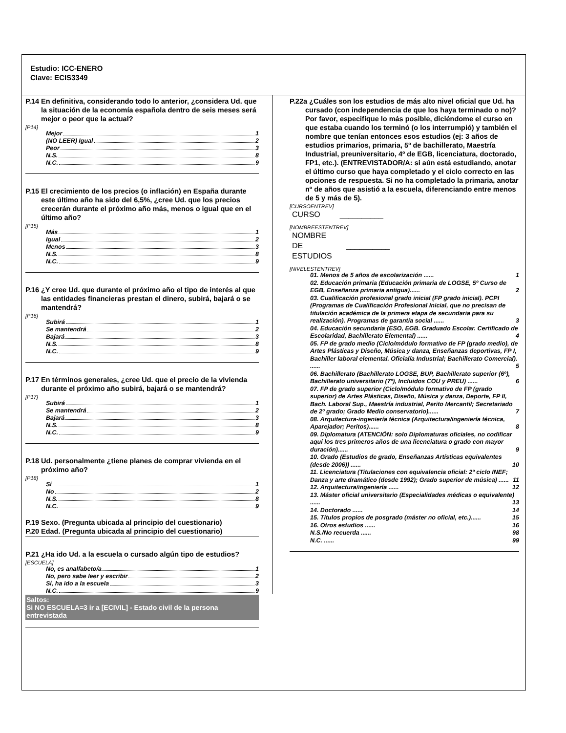Estudio: ICC-ENERO
Clave: ECIS3349
P.14 En definitiva, considerando todo lo anterior, ¿considera Ud. que la situación de la economía española dentro de seis meses será mejor o peor que la actual?
[P14]
Mejor 1
(NO LEER) Igual 2
Peor 3
N.S. 8
N.C. 9
P.15 El crecimiento de los precios (o inflación) en España durante este último año ha sido del 6,5%, ¿cree Ud. que los precios crecerán durante el próximo año más, menos o igual que en el último año?
[P15]
Más 1
Igual 2
Menos 3
N.S. 8
N.C. 9
P.16 ¿Y cree Ud. que durante el próximo año el tipo de interés al que las entidades financieras prestan el dinero, subirá, bajará o se mantendrá?
[P16]
Subirá 1
Se mantendrá 2
Bajará 3
N.S. 8
N.C. 9
P.17 En términos generales, ¿cree Ud. que el precio de la vivienda durante el próximo año subirá, bajará o se mantendrá?
[P17]
Subirá 1
Se mantendrá 2
Bajará 3
N.S. 8
N.C. 9
P.18 Ud. personalmente ¿tiene planes de comprar vivienda en el próximo año?
[P18]
Sí 1
No 2
N.S. 8
N.C. 9
P.19 Sexo. (Pregunta ubicada al principio del cuestionario)
P.20 Edad. (Pregunta ubicada al principio del cuestionario)
P.21 ¿Ha ido Ud. a la escuela o cursado algún tipo de estudios?
[ESCUELA]
No, es analfabeto/a 1
No, pero sabe leer y escribir 2
Sí, ha ido a la escuela 3
N.C. 9
Saltos:
Si NO ESCUELA=3 ir a [ECIVIL] - Estado civil de la persona entrevistada
P.22a ¿Cuáles son los estudios de más alto nivel oficial que Ud. ha cursado (con independencia de que los haya terminado o no)? Por favor, especifique lo más posible, diciéndome el curso en que estaba cuando los terminó (o los interrumpió) y también el nombre que tenían entonces esos estudios (ej: 3 años de estudios primarios, primaria, 5º de bachillerato, Maestría Industrial, preuniversitario, 4º de EGB, licenciatura, doctorado, FP1, etc.). (ENTREVISTADOR/A: si aún está estudiando, anotar el último curso que haya completado y el ciclo correcto en las opciones de respuesta. Si no ha completado la primaria, anotar nº de años que asistió a la escuela, diferenciando entre menos de 5 y más de 5).
[CURSOENTREV]
CURSO __________
[NOMBREESTENTREV]
NOMBRE
DE __________
ESTUDIOS
[NIVELESTENTREV]
01. Menos de 5 años de escolarización ...... 1
02. Educación primaria (Educación primaria de LOGSE, 5º Curso de EGB, Enseñanza primaria antigua)...... 2
03. Cualificación profesional grado inicial (FP grado inicial). PCPI (Programas de Cualificación Profesional Inicial, que no precisan de titulación académica de la primera etapa de secundaria para su realización). Programas de garantía social ...... 3
04. Educación secundaria (ESO, EGB. Graduado Escolar. Certificado de Escolaridad, Bachillerato Elemental) ...... 4
05. FP de grado medio (Ciclo/módulo formativo de FP (grado medio), de Artes Plásticas y Diseño, Música y danza, Enseñanzas deportivas, FP I, Bachiller laboral elemental. Oficialía Industrial; Bachillerato Comercial). ...... 5
06. Bachillerato (Bachillerato LOGSE, BUP, Bachillerato superior (6º), Bachillerato universitario (7º), Incluidos COU y PREU) ...... 6
07. FP de grado superior (Ciclo/módulo formativo de FP (grado superior) de Artes Plásticas, Diseño, Música y danza, Deporte, FP II, Bach. Laboral Sup., Maestría industrial, Perito Mercantil; Secretariado de 2º grado; Grado Medio conservatorio)...... 7
08. Arquitectura-ingeniería técnica (Arquitectura/ingeniería técnica, Aparejador; Peritos)...... 8
09. Diplomatura (ATENCIÓN: solo Diplomaturas oficiales, no codificar aquí los tres primeros años de una licenciatura o grado con mayor duración)...... 9
10. Grado (Estudios de grado, Enseñanzas Artísticas equivalentes (desde 2006)) ...... 10
11. Licenciatura (Titulaciones con equivalencia oficial: 2º ciclo INEF; Danza y arte dramático (desde 1992); Grado superior de música) ...... 11
12. Arquitectura/ingeniería ...... 12
13. Máster oficial universitario (Especialidades médicas o equivalente) ...... 13
14. Doctorado ...... 14
15. Títulos propios de posgrado (máster no oficial, etc.)...... 15
16. Otros estudios ...... 16
N.S./No recuerda ...... 98
N.C. ...... 99